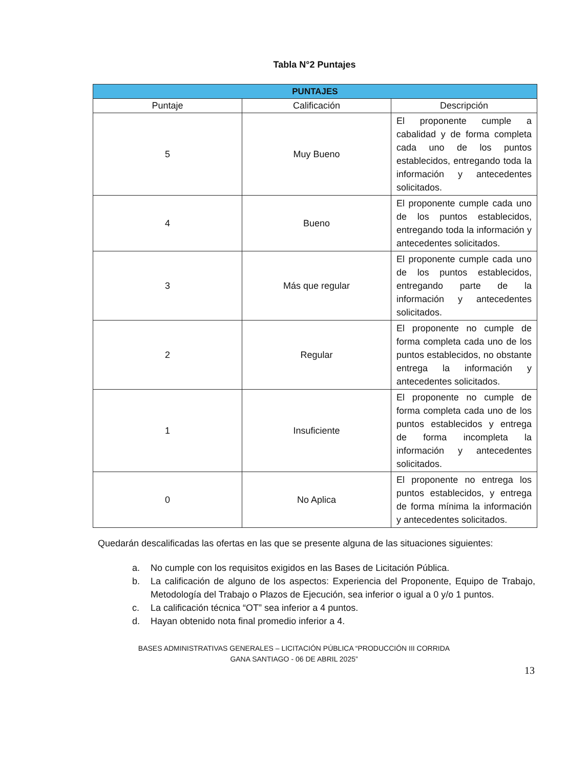Tabla N°2 Puntajes
| PUNTAJES | | |
| --- | --- | --- |
| Puntaje | Calificación | Descripción |
| 5 | Muy Bueno | El proponente cumple a cabalidad y de forma completa cada uno de los puntos establecidos, entregando toda la información y antecedentes solicitados. |
| 4 | Bueno | El proponente cumple cada uno de los puntos establecidos, entregando toda la información y antecedentes solicitados. |
| 3 | Más que regular | El proponente cumple cada uno de los puntos establecidos, entregando parte de la información y antecedentes solicitados. |
| 2 | Regular | El proponente no cumple de forma completa cada uno de los puntos establecidos, no obstante entrega la información y antecedentes solicitados. |
| 1 | Insuficiente | El proponente no cumple de forma completa cada uno de los puntos establecidos y entrega de forma incompleta la información y antecedentes solicitados. |
| 0 | No Aplica | El proponente no entrega los puntos establecidos, y entrega de forma mínima la información y antecedentes solicitados. |
Quedarán descalificadas las ofertas en las que se presente alguna de las situaciones siguientes:
a. No cumple con los requisitos exigidos en las Bases de Licitación Pública.
b. La calificación de alguno de los aspectos: Experiencia del Proponente, Equipo de Trabajo, Metodología del Trabajo o Plazos de Ejecución, sea inferior o igual a 0 y/o 1 puntos.
c. La calificación técnica “OT” sea inferior a 4 puntos.
d. Hayan obtenido nota final promedio inferior a 4.
BASES ADMINISTRATIVAS GENERALES – LICITACIÓN PÚBLICA “PRODUCCIÓN III CORRIDA
GANA SANTIAGO - 06 DE ABRIL 2025”
13